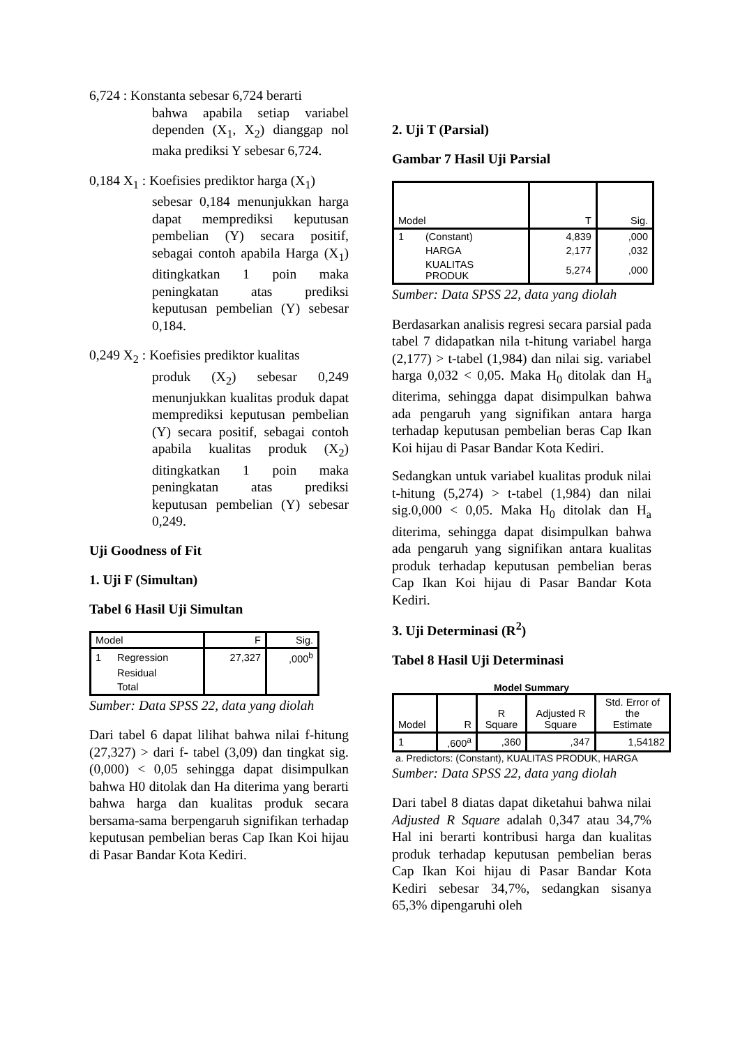6,724 : Konstanta sebesar 6,724 berarti
bahwa apabila setiap variabel dependen (X<sub>1</sub>, X<sub>2</sub>) dianggap nol maka prediksi Y sebesar 6,724.
0,184 X<sub>1</sub> : Koefisies prediktor harga (X<sub>1</sub>)
sebesar 0,184 menunjukkan harga dapat memprediksi keputusan pembelian (Y) secara positif, sebagai contoh apabila Harga (X<sub>1</sub>) ditingkatkan 1 poin maka peningkatan atas prediksi keputusan pembelian (Y) sebesar 0,184.
0,249 X<sub>2</sub> : Koefisies prediktor kualitas
produk (X<sub>2</sub>) sebesar 0,249 menunjukkan kualitas produk dapat memprediksi keputusan pembelian (Y) secara positif, sebagai contoh apabila kualitas produk (X<sub>2</sub>) ditingkatkan 1 poin maka peningkatan atas prediksi keputusan pembelian (Y) sebesar 0,249.
Uji Goodness of Fit
1. Uji F (Simultan)
Tabel 6 Hasil Uji Simultan
| Model | | F | Sig. |
| 1 | Regression | 27,327 | ,000<sup>b</sup> |
| | Residual | | |
| | Total | | |
Sumber: Data SPSS 22, data yang diolah
Dari tabel 6 dapat lilihat bahwa nilai f-hitung (27,327) > dari f- tabel (3,09) dan tingkat sig. (0,000) < 0,05 sehingga dapat disimpulkan bahwa H0 ditolak dan Ha diterima yang berarti bahwa harga dan kualitas produk secara bersama-sama berpengaruh signifikan terhadap keputusan pembelian beras Cap Ikan Koi hijau di Pasar Bandar Kota Kediri.
2. Uji T (Parsial)
Gambar 7 Hasil Uji Parsial
| Model | | T | Sig. |
| 1 | (Constant) | 4,839 | ,000 |
| | HARGA | 2,177 | ,032 |
| | KUALITAS PRODUK | 5,274 | ,000 |
Sumber: Data SPSS 22, data yang diolah
Berdasarkan analisis regresi secara parsial pada tabel 7 didapatkan nila t-hitung variabel harga (2,177) > t-tabel (1,984) dan nilai sig. variabel harga 0,032 < 0,05. Maka H<sub>0</sub> ditolak dan H<sub>a</sub> diterima, sehingga dapat disimpulkan bahwa ada pengaruh yang signifikan antara harga terhadap keputusan pembelian beras Cap Ikan Koi hijau di Pasar Bandar Kota Kediri.
Sedangkan untuk variabel kualitas produk nilai t-hitung (5,274) > t-tabel (1,984) dan nilai sig.0,000 < 0,05. Maka H<sub>0</sub> ditolak dan H<sub>a</sub> diterima, sehingga dapat disimpulkan bahwa ada pengaruh yang signifikan antara kualitas produk terhadap keputusan pembelian beras Cap Ikan Koi hijau di Pasar Bandar Kota Kediri.
3. Uji Determinasi (R<sup>2</sup>)
Tabel 8 Hasil Uji Determinasi
Model Summary
| Model | R | R Square | Adjusted R Square | Std. Error of the Estimate |
| 1 | ,600<sup>a</sup> | ,360 | ,347 | 1,54182 |
a. Predictors: (Constant), KUALITAS PRODUK, HARGA
Sumber: Data SPSS 22, data yang diolah
Dari tabel 8 diatas dapat diketahui bahwa nilai Adjusted R Square adalah 0,347 atau 34,7% Hal ini berarti kontribusi harga dan kualitas produk terhadap keputusan pembelian beras Cap Ikan Koi hijau di Pasar Bandar Kota Kediri sebesar 34,7%, sedangkan sisanya 65,3% dipengaruhi oleh